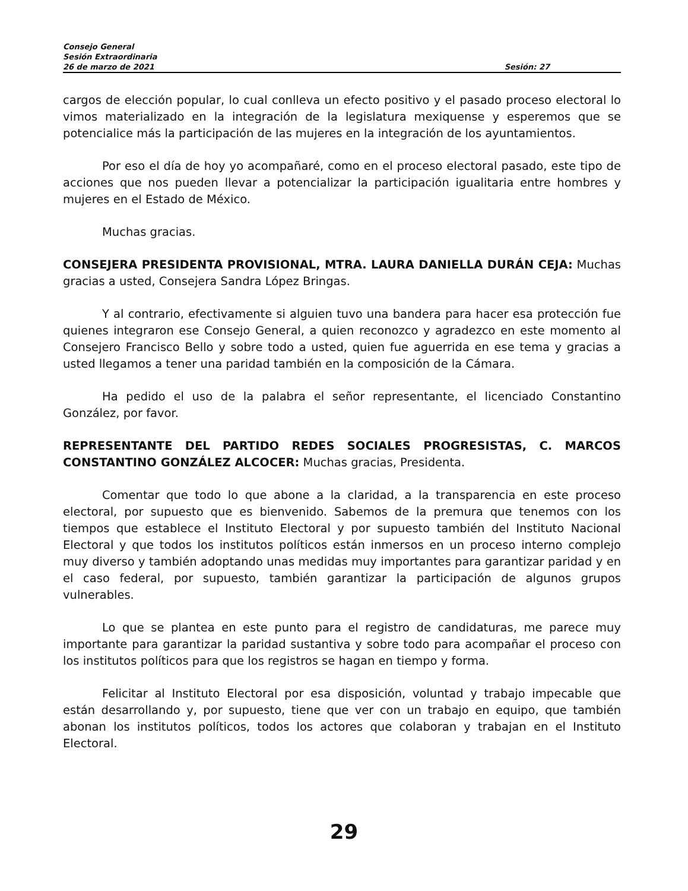Consejo General
Sesión Extraordinaria
26 de marzo de 2021 Sesión: 27
cargos de elección popular, lo cual conlleva un efecto positivo y el pasado proceso electoral lo vimos materializado en la integración de la legislatura mexiquense y esperemos que se potencialice más la participación de las mujeres en la integración de los ayuntamientos.
Por eso el día de hoy yo acompañaré, como en el proceso electoral pasado, este tipo de acciones que nos pueden llevar a potencializar la participación igualitaria entre hombres y mujeres en el Estado de México.
Muchas gracias.
CONSEJERA PRESIDENTA PROVISIONAL, MTRA. LAURA DANIELLA DURÁN CEJA: Muchas gracias a usted, Consejera Sandra López Bringas.
Y al contrario, efectivamente si alguien tuvo una bandera para hacer esa protección fue quienes integraron ese Consejo General, a quien reconozco y agradezco en este momento al Consejero Francisco Bello y sobre todo a usted, quien fue aguerrida en ese tema y gracias a usted llegamos a tener una paridad también en la composición de la Cámara.
Ha pedido el uso de la palabra el señor representante, el licenciado Constantino González, por favor.
REPRESENTANTE DEL PARTIDO REDES SOCIALES PROGRESISTAS, C. MARCOS CONSTANTINO GONZÁLEZ ALCOCER: Muchas gracias, Presidenta.
Comentar que todo lo que abone a la claridad, a la transparencia en este proceso electoral, por supuesto que es bienvenido. Sabemos de la premura que tenemos con los tiempos que establece el Instituto Electoral y por supuesto también del Instituto Nacional Electoral y que todos los institutos políticos están inmersos en un proceso interno complejo muy diverso y también adoptando unas medidas muy importantes para garantizar paridad y en el caso federal, por supuesto, también garantizar la participación de algunos grupos vulnerables.
Lo que se plantea en este punto para el registro de candidaturas, me parece muy importante para garantizar la paridad sustantiva y sobre todo para acompañar el proceso con los institutos políticos para que los registros se hagan en tiempo y forma.
Felicitar al Instituto Electoral por esa disposición, voluntad y trabajo impecable que están desarrollando y, por supuesto, tiene que ver con un trabajo en equipo, que también abonan los institutos políticos, todos los actores que colaboran y trabajan en el Instituto Electoral.
29